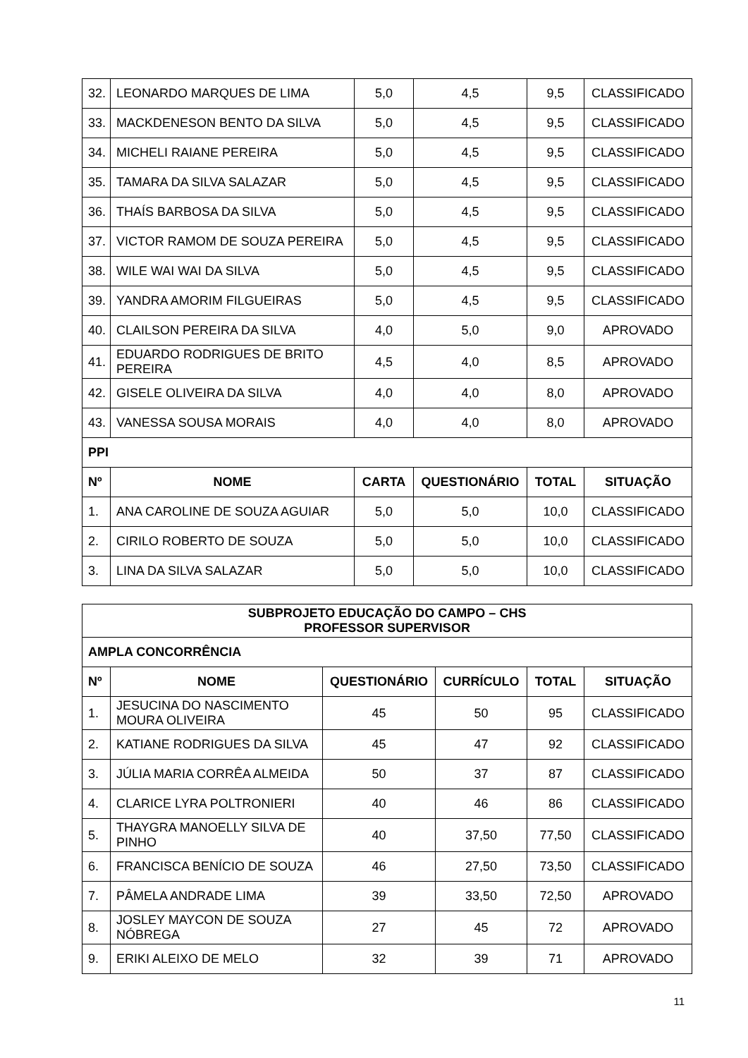| 32. | LEONARDO MARQUES DE LIMA | 5,0 | 4,5 | 9,5 | CLASSIFICADO |
| 33. | MACKDENESON BENTO DA SILVA | 5,0 | 4,5 | 9,5 | CLASSIFICADO |
| 34. | MICHELI RAIANE PEREIRA | 5,0 | 4,5 | 9,5 | CLASSIFICADO |
| 35. | TAMARA DA SILVA SALAZAR | 5,0 | 4,5 | 9,5 | CLASSIFICADO |
| 36. | THAÍS BARBOSA DA SILVA | 5,0 | 4,5 | 9,5 | CLASSIFICADO |
| 37. | VICTOR RAMOM DE SOUZA PEREIRA | 5,0 | 4,5 | 9,5 | CLASSIFICADO |
| 38. | WILE WAI WAI DA SILVA | 5,0 | 4,5 | 9,5 | CLASSIFICADO |
| 39. | YANDRA AMORIM FILGUEIRAS | 5,0 | 4,5 | 9,5 | CLASSIFICADO |
| 40. | CLAILSON PEREIRA DA SILVA | 4,0 | 5,0 | 9,0 | APROVADO |
| 41. | EDUARDO RODRIGUES DE BRITO PEREIRA | 4,5 | 4,0 | 8,5 | APROVADO |
| 42. | GISELE OLIVEIRA DA SILVA | 4,0 | 4,0 | 8,0 | APROVADO |
| 43. | VANESSA SOUSA MORAIS | 4,0 | 4,0 | 8,0 | APROVADO |
| PPI | | | | | |
| Nº | NOME | CARTA | QUESTIONÁRIO | TOTAL | SITUAÇÃO |
| 1. | ANA CAROLINE DE SOUZA AGUIAR | 5,0 | 5,0 | 10,0 | CLASSIFICADO |
| 2. | CIRILO ROBERTO DE SOUZA | 5,0 | 5,0 | 10,0 | CLASSIFICADO |
| 3. | LINA DA SILVA SALAZAR | 5,0 | 5,0 | 10,0 | CLASSIFICADO |
| SUBPROJETO EDUCAÇÃO DO CAMPO – CHS PROFESSOR SUPERVISOR | | | | | |
| --- | --- | --- | --- | --- | --- |
| AMPLA CONCORRÊNCIA | | | | | |
| Nº | NOME | QUESTIONÁRIO | CURRÍCULO | TOTAL | SITUAÇÃO |
| 1. | JESUCINA DO NASCIMENTO MOURA OLIVEIRA | 45 | 50 | 95 | CLASSIFICADO |
| 2. | KATIANE RODRIGUES DA SILVA | 45 | 47 | 92 | CLASSIFICADO |
| 3. | JÚLIA MARIA CORRÊA ALMEIDA | 50 | 37 | 87 | CLASSIFICADO |
| 4. | CLARICE LYRA POLTRONIERI | 40 | 46 | 86 | CLASSIFICADO |
| 5. | THAYGRA MANOELLY SILVA DE PINHO | 40 | 37,50 | 77,50 | CLASSIFICADO |
| 6. | FRANCISCA BENÍCIO DE SOUZA | 46 | 27,50 | 73,50 | CLASSIFICADO |
| 7. | PÂMELA ANDRADE LIMA | 39 | 33,50 | 72,50 | APROVADO |
| 8. | JOSLEY MAYCON DE SOUZA NÓBREGA | 27 | 45 | 72 | APROVADO |
| 9. | ERIKI ALEIXO DE MELO | 32 | 39 | 71 | APROVADO |
11